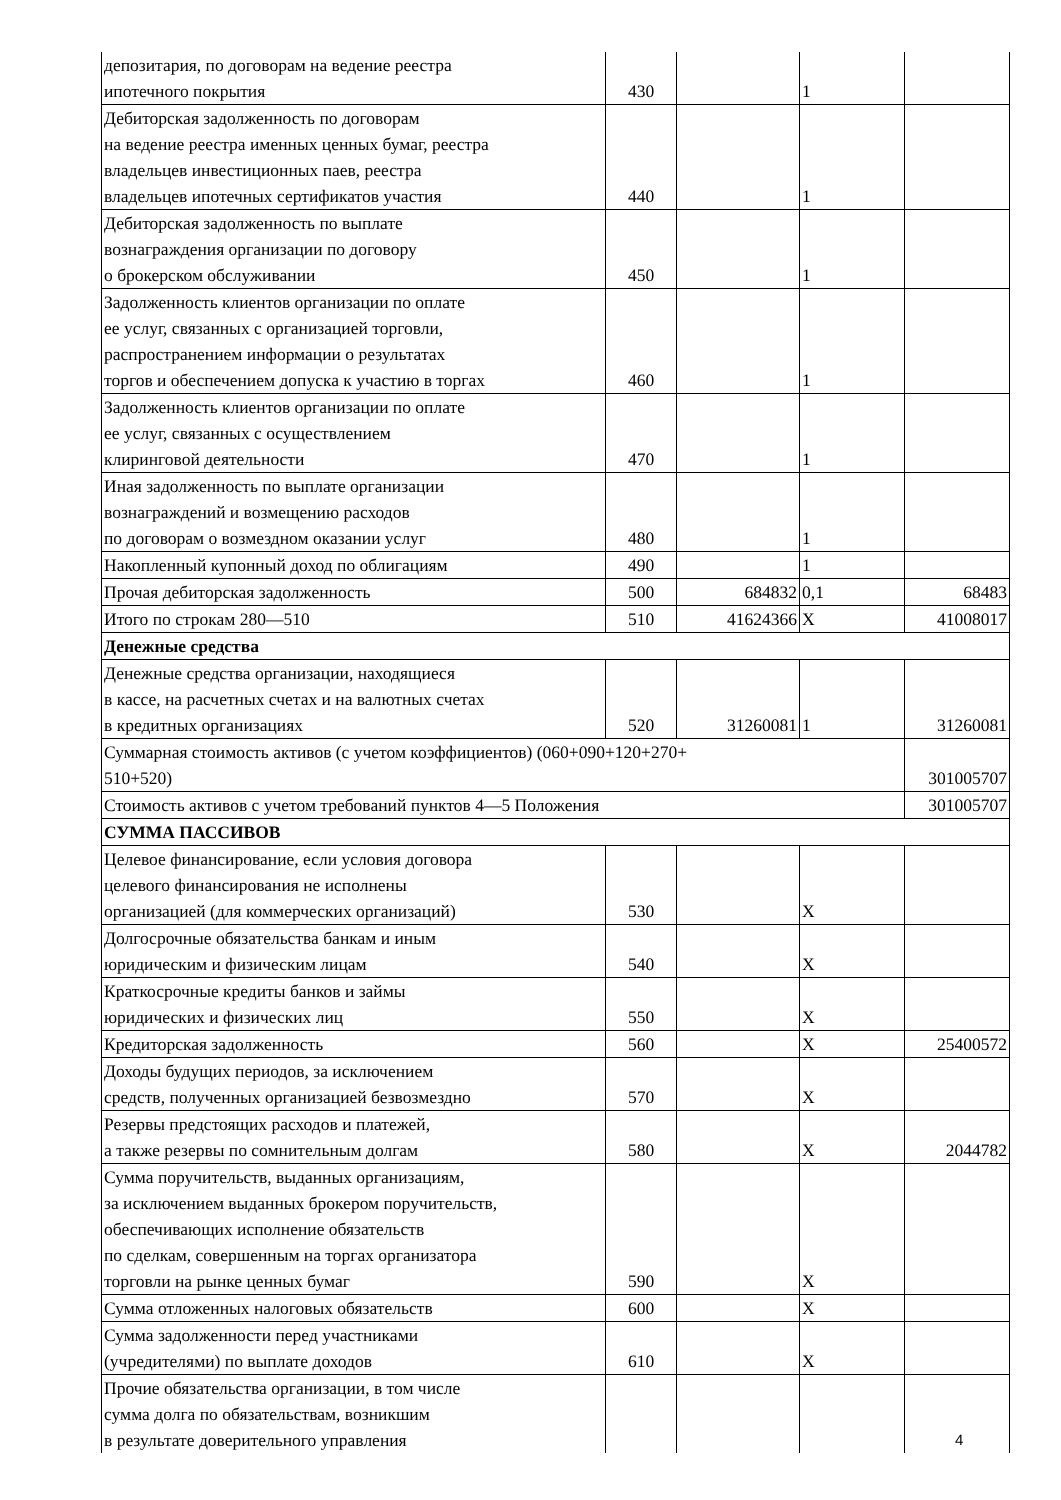| депозитария, по договорам на ведение реестра ипотечного покрытия | 430 | | 1 | |
| Дебиторская задолженность по договорам на ведение реестра именных ценных бумаг, реестра владельцев инвестиционных паев, реестра владельцев ипотечных сертификатов участия | 440 | | 1 | |
| Дебиторская задолженность по выплате вознаграждения организации по договору о брокерском обслуживании | 450 | | 1 | |
| Задолженность клиентов организации по оплате ее услуг, связанных с организацией торговли, распространением информации о результатах торгов и обеспечением допуска к участию в торгах | 460 | | 1 | |
| Задолженность клиентов организации по оплате ее услуг, связанных с осуществлением клиринговой деятельности | 470 | | 1 | |
| Иная задолженность по выплате организации вознаграждений и возмещению расходов по договорам о возмездном оказании услуг | 480 | | 1 | |
| Накопленный купонный доход по облигациям | 490 | | 1 | |
| Прочая дебиторская задолженность | 500 | 684832 | 0,1 | 68483 |
| Итого по строкам 280—510 | 510 | 41624366 | Х | 41008017 |
| Денежные средства | | | | |
| Денежные средства организации, находящиеся в кассе, на расчетных счетах и на валютных счетах в кредитных организациях | 520 | 31260081 | 1 | 31260081 |
| Суммарная стоимость активов (с учетом коэффициентов) (060+090+120+270+ 510+520) | | | | 301005707 |
| Стоимость активов с учетом требований пунктов 4—5 Положения | | | | 301005707 |
| СУММА ПАССИВОВ | | | | |
| Целевое финансирование, если условия договора целевого финансирования не исполнены организацией (для коммерческих организаций) | 530 | | Х | |
| Долгосрочные обязательства банкам и иным юридическим и физическим лицам | 540 | | Х | |
| Краткосрочные кредиты банков и займы юридических и физических лиц | 550 | | Х | |
| Кредиторская задолженность | 560 | | Х | 25400572 |
| Доходы будущих периодов, за исключением средств, полученных организацией безвозмездно | 570 | | Х | |
| Резервы предстоящих расходов и платежей, а также резервы по сомнительным долгам | 580 | | Х | 2044782 |
| Сумма поручительств, выданных организациям, за исключением выданных брокером поручительств, обеспечивающих исполнение обязательств по сделкам, совершенным на торгах организатора торговли на рынке ценных бумаг | 590 | | Х | |
| Сумма отложенных налоговых обязательств | 600 | | Х | |
| Сумма задолженности перед участниками (учредителями) по выплате доходов | 610 | | Х | |
| Прочие обязательства организации, в том числе сумма долга по обязательствам, возникшим в результате доверительного управления | | | | |
4